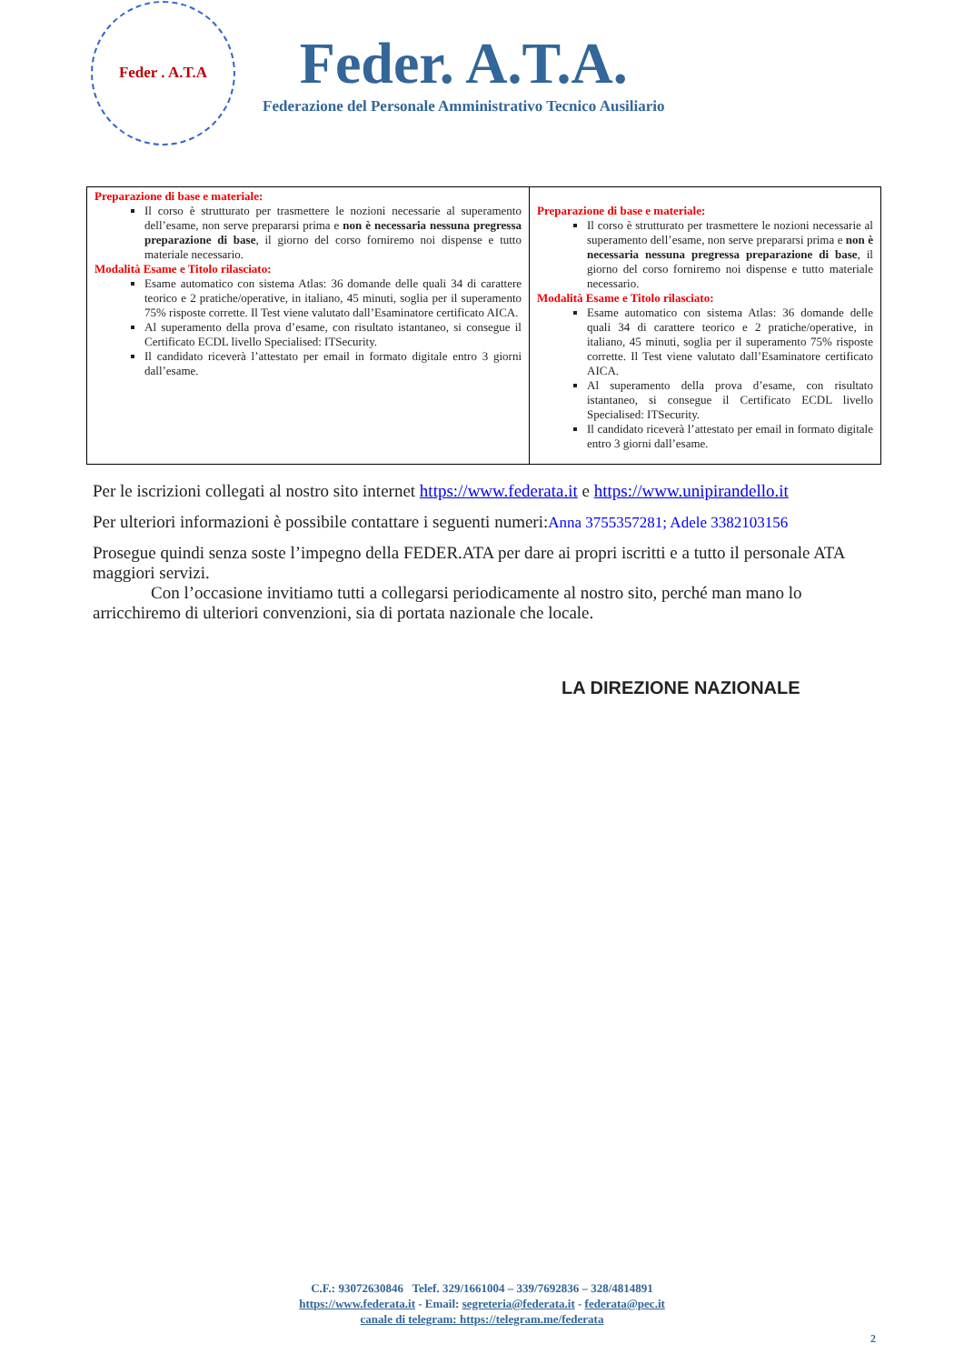Feder . A.T.A
Feder. A.T.A.
Federazione del Personale Amministrativo Tecnico Ausiliario
| Preparazione di base e materiale: Il corso è strutturato per trasmettere le nozioni necessarie al superamento dell’esame, non serve prepararsi prima e non è necessaria nessuna pregressa preparazione di base , il giorno del corso forniremo noi dispense e tutto materiale necessario. Modalità Esame e Titolo rilasciato: Esame automatico con sistema Atlas: 36 domande delle quali 34 di carattere teorico e 2 pratiche/operative, in italiano, 45 minuti, soglia per il superamento 75% risposte corrette. Il Test viene valutato dall’Esaminatore certificato AICA. Al superamento della prova d’esame, con risultato istantaneo, si consegue il Certificato ECDL livello Specialised: ITSecurity. Il candidato riceverà l’attestato per email in formato digitale entro 3 giorni dall’esame. | Preparazione di base e materiale: Il corso è strutturato per trasmettere le nozioni necessarie al superamento dell’esame, non serve prepararsi prima e non è necessaria nessuna pregressa preparazione di base , il giorno del corso forniremo noi dispense e tutto materiale necessario. Modalità Esame e Titolo rilasciato: Esame automatico con sistema Atlas: 36 domande delle quali 34 di carattere teorico e 2 pratiche/operative, in italiano, 45 minuti, soglia per il superamento 75% risposte corrette. Il Test viene valutato dall’Esaminatore certificato AICA. Al superamento della prova d’esame, con risultato istantaneo, si consegue il Certificato ECDL livello Specialised: ITSecurity. Il candidato riceverà l’attestato per email in formato digitale entro 3 giorni dall’esame. |
Per le iscrizioni collegati al nostro sito internet https://www.federata.it e https://www.unipirandello.it
Per ulteriori informazioni è possibile contattare i seguenti numeri:Anna 3755357281; Adele 3382103156
Prosegue quindi senza soste l’impegno della FEDER.ATA per dare ai propri iscritti e a tutto il personale ATA maggiori servizi.
Con l’occasione invitiamo tutti a collegarsi periodicamente al nostro sito, perché man mano lo arricchiremo di ulteriori convenzioni, sia di portata nazionale che locale.
LA DIREZIONE NAZIONALE
C.F.: 93072630846 Telef. 329/1661004 – 339/7692836 – 328/4814891
https://www.federata.it - Email: segreteria@federata.it - federata@pec.it
canale di telegram: https://telegram.me/federata
2